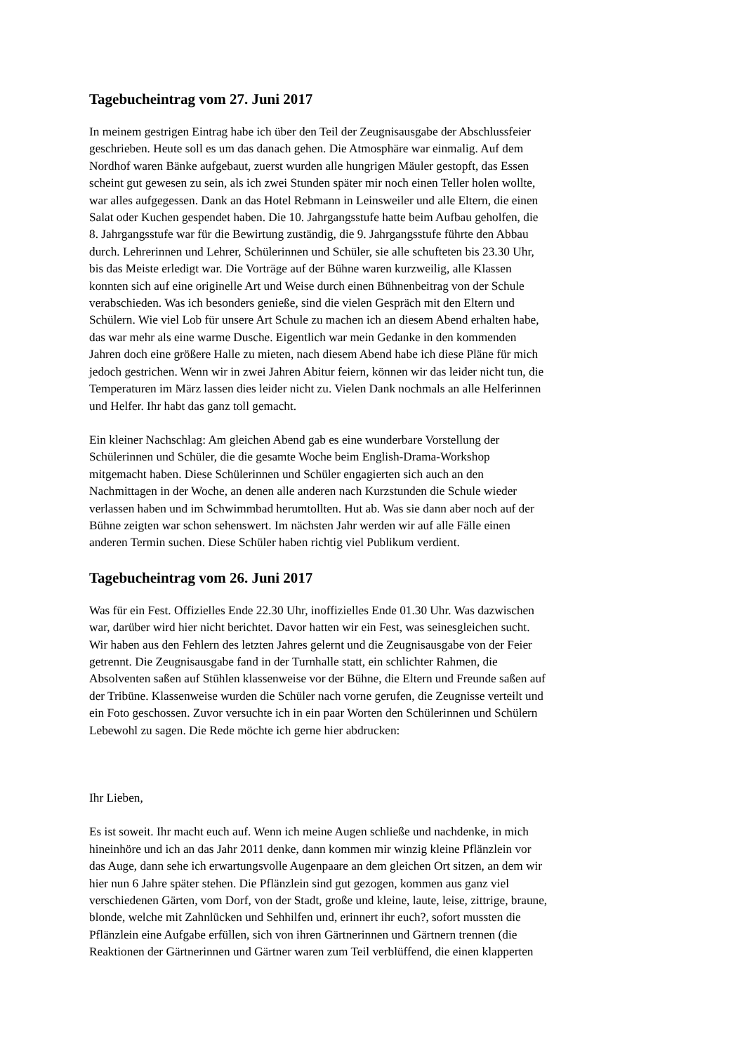Tagebucheintrag vom 27. Juni 2017
In meinem gestrigen Eintrag habe ich über den Teil der Zeugnisausgabe der Abschlussfeier geschrieben. Heute soll es um das danach gehen. Die Atmosphäre war einmalig. Auf dem Nordhof waren Bänke aufgebaut, zuerst wurden alle hungrigen Mäuler gestopft, das Essen scheint gut gewesen zu sein, als ich zwei Stunden später mir noch einen Teller holen wollte, war alles aufgegessen. Dank an das Hotel Rebmann in Leinsweiler und alle Eltern, die einen Salat oder Kuchen gespendet haben. Die 10. Jahrgangsstufe hatte beim Aufbau geholfen, die 8. Jahrgangsstufe war für die Bewirtung zuständig, die 9. Jahrgangsstufe führte den Abbau durch. Lehrerinnen und Lehrer, Schülerinnen und Schüler, sie alle schufteten bis 23.30 Uhr, bis das Meiste erledigt war. Die Vorträge auf der Bühne waren kurzweilig, alle Klassen konnten sich auf eine originelle Art und Weise durch einen Bühnenbeitrag von der Schule verabschieden. Was ich besonders genieße, sind die vielen Gespräch mit den Eltern und Schülern. Wie viel Lob für unsere Art Schule zu machen ich an diesem Abend erhalten habe, das war mehr als eine warme Dusche. Eigentlich war mein Gedanke in den kommenden Jahren doch eine größere Halle zu mieten, nach diesem Abend habe ich diese Pläne für mich jedoch gestrichen. Wenn wir in zwei Jahren Abitur feiern, können wir das leider nicht tun, die Temperaturen im März lassen dies leider nicht zu. Vielen Dank nochmals an alle Helferinnen und Helfer. Ihr habt das ganz toll gemacht.
Ein kleiner Nachschlag: Am gleichen Abend gab es eine wunderbare Vorstellung der Schülerinnen und Schüler, die die gesamte Woche beim English-Drama-Workshop mitgemacht haben. Diese Schülerinnen und Schüler engagierten sich auch an den Nachmittagen in der Woche, an denen alle anderen nach Kurzstunden die Schule wieder verlassen haben und im Schwimmbad herumtollten. Hut ab. Was sie dann aber noch auf der Bühne zeigten war schon sehenswert. Im nächsten Jahr werden wir auf alle Fälle einen anderen Termin suchen. Diese Schüler haben richtig viel Publikum verdient.
Tagebucheintrag vom 26. Juni 2017
Was für ein Fest. Offizielles Ende 22.30 Uhr, inoffizielles Ende 01.30 Uhr. Was dazwischen war, darüber wird hier nicht berichtet. Davor hatten wir ein Fest, was seinesgleichen sucht. Wir haben aus den Fehlern des letzten Jahres gelernt und die Zeugnisausgabe von der Feier getrennt. Die Zeugnisausgabe fand in der Turnhalle statt, ein schlichter Rahmen, die Absolventen saßen auf Stühlen klassenweise vor der Bühne, die Eltern und Freunde saßen auf der Tribüne. Klassenweise wurden die Schüler nach vorne gerufen, die Zeugnisse verteilt und ein Foto geschossen. Zuvor versuchte ich in ein paar Worten den Schülerinnen und Schülern Lebewohl zu sagen. Die Rede möchte ich gerne hier abdrucken:
Ihr Lieben,
Es ist soweit. Ihr macht euch auf. Wenn ich meine Augen schließe und nachdenke, in mich hineinhöre und ich an das Jahr 2011 denke, dann kommen mir winzig kleine Pflänzlein vor das Auge, dann sehe ich erwartungsvolle Augenpaare an dem gleichen Ort sitzen, an dem wir hier nun 6 Jahre später stehen. Die Pflänzlein sind gut gezogen, kommen aus ganz viel verschiedenen Gärten, vom Dorf, von der Stadt, große und kleine, laute, leise, zittrige, braune, blonde, welche mit Zahnlücken und Sehhilfen und, erinnert ihr euch?, sofort mussten die Pflänzlein eine Aufgabe erfüllen, sich von ihren Gärtnerinnen und Gärtnern trennen (die Reaktionen der Gärtnerinnen und Gärtner waren zum Teil verblüffend, die einen klapperten